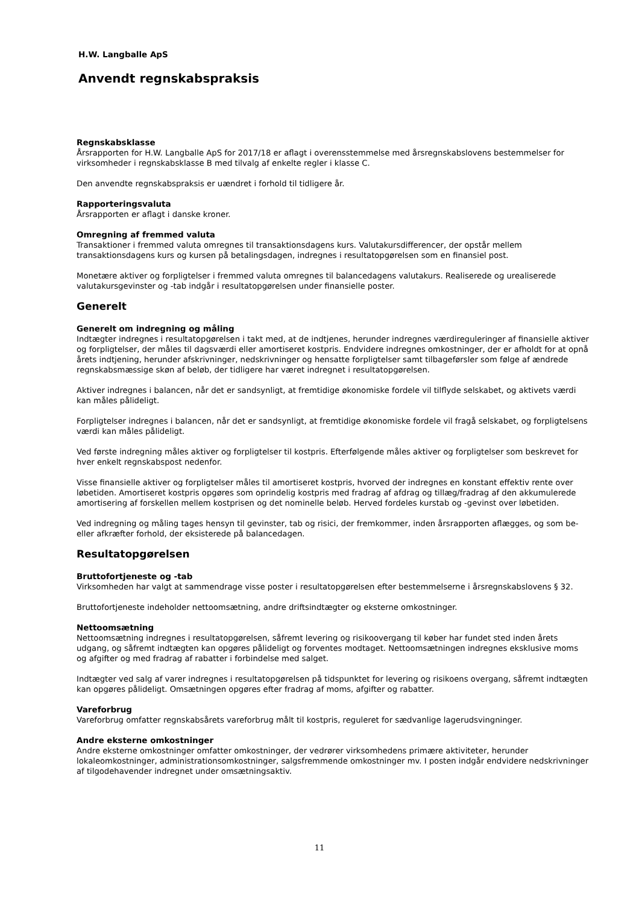H.W. Langballe ApS
Anvendt regnskabspraksis
Regnskabsklasse
Årsrapporten for H.W. Langballe ApS for 2017/18 er aflagt i overensstemmelse med årsregnskabslovens bestemmelser for virksomheder i regnskabsklasse B med tilvalg af enkelte regler i klasse C.
Den anvendte regnskabspraksis er uændret i forhold til tidligere år.
Rapporteringsvaluta
Årsrapporten er aflagt i danske kroner.
Omregning af fremmed valuta
Transaktioner i fremmed valuta omregnes til transaktionsdagens kurs. Valutakursdifferencer, der opstår mellem transaktionsdagens kurs og kursen på betalingsdagen, indregnes i resultatopgørelsen som en finansiel post.
Monetære aktiver og forpligtelser i fremmed valuta omregnes til balancedagens valutakurs. Realiserede og urealiserede valutakursgevinster og -tab indgår i resultatopgørelsen under finansielle poster.
Generelt
Generelt om indregning og måling
Indtægter indregnes i resultatopgørelsen i takt med, at de indtjenes, herunder indregnes værdireguleringer af finansielle aktiver og forpligtelser, der måles til dagsværdi eller amortiseret kostpris. Endvidere indregnes omkostninger, der er afholdt for at opnå årets indtjening, herunder afskrivninger, nedskrivninger og hensatte forpligtelser samt tilbageførsler som følge af ændrede regnskabsmæssige skøn af beløb, der tidligere har været indregnet i resultatopgørelsen.
Aktiver indregnes i balancen, når det er sandsynligt, at fremtidige økonomiske fordele vil tilflyde selskabet, og aktivets værdi kan måles pålideligt.
Forpligtelser indregnes i balancen, når det er sandsynligt, at fremtidige økonomiske fordele vil fragå selskabet, og forpligtelsens værdi kan måles pålideligt.
Ved første indregning måles aktiver og forpligtelser til kostpris. Efterfølgende måles aktiver og forpligtelser som beskrevet for hver enkelt regnskabspost nedenfor.
Visse finansielle aktiver og forpligtelser måles til amortiseret kostpris, hvorved der indregnes en konstant effektiv rente over løbetiden. Amortiseret kostpris opgøres som oprindelig kostpris med fradrag af afdrag og tillæg/fradrag af den akkumulerede amortisering af forskellen mellem kostprisen og det nominelle beløb. Herved fordeles kurstab og -gevinst over løbetiden.
Ved indregning og måling tages hensyn til gevinster, tab og risici, der fremkommer, inden årsrapporten aflægges, og som be- eller afkræfter forhold, der eksisterede på balancedagen.
Resultatopgørelsen
Bruttofortjeneste og -tab
Virksomheden har valgt at sammendrage visse poster i resultatopgørelsen efter bestemmelserne i årsregnskabslovens § 32.
Bruttofortjeneste indeholder nettoomsætning, andre driftsindtægter og eksterne omkostninger.
Nettoomsætning
Nettoomsætning indregnes i resultatopgørelsen, såfremt levering og risikoovergang til køber har fundet sted inden årets udgang, og såfremt indtægten kan opgøres pålideligt og forventes modtaget. Nettoomsætningen indregnes eksklusive moms og afgifter og med fradrag af rabatter i forbindelse med salget.
Indtægter ved salg af varer indregnes i resultatopgørelsen på tidspunktet for levering og risikoens overgang, såfremt indtægten kan opgøres pålideligt. Omsætningen opgøres efter fradrag af moms, afgifter og rabatter.
Vareforbrug
Vareforbrug omfatter regnskabsårets vareforbrug målt til kostpris, reguleret for sædvanlige lagerudsvingninger.
Andre eksterne omkostninger
Andre eksterne omkostninger omfatter omkostninger, der vedrører virksomhedens primære aktiviteter, herunder lokaleomkostninger, administrationsomkostninger, salgsfremmende omkostninger mv. I posten indgår endvidere nedskrivninger af tilgodehavender indregnet under omsætningsaktiv.
11